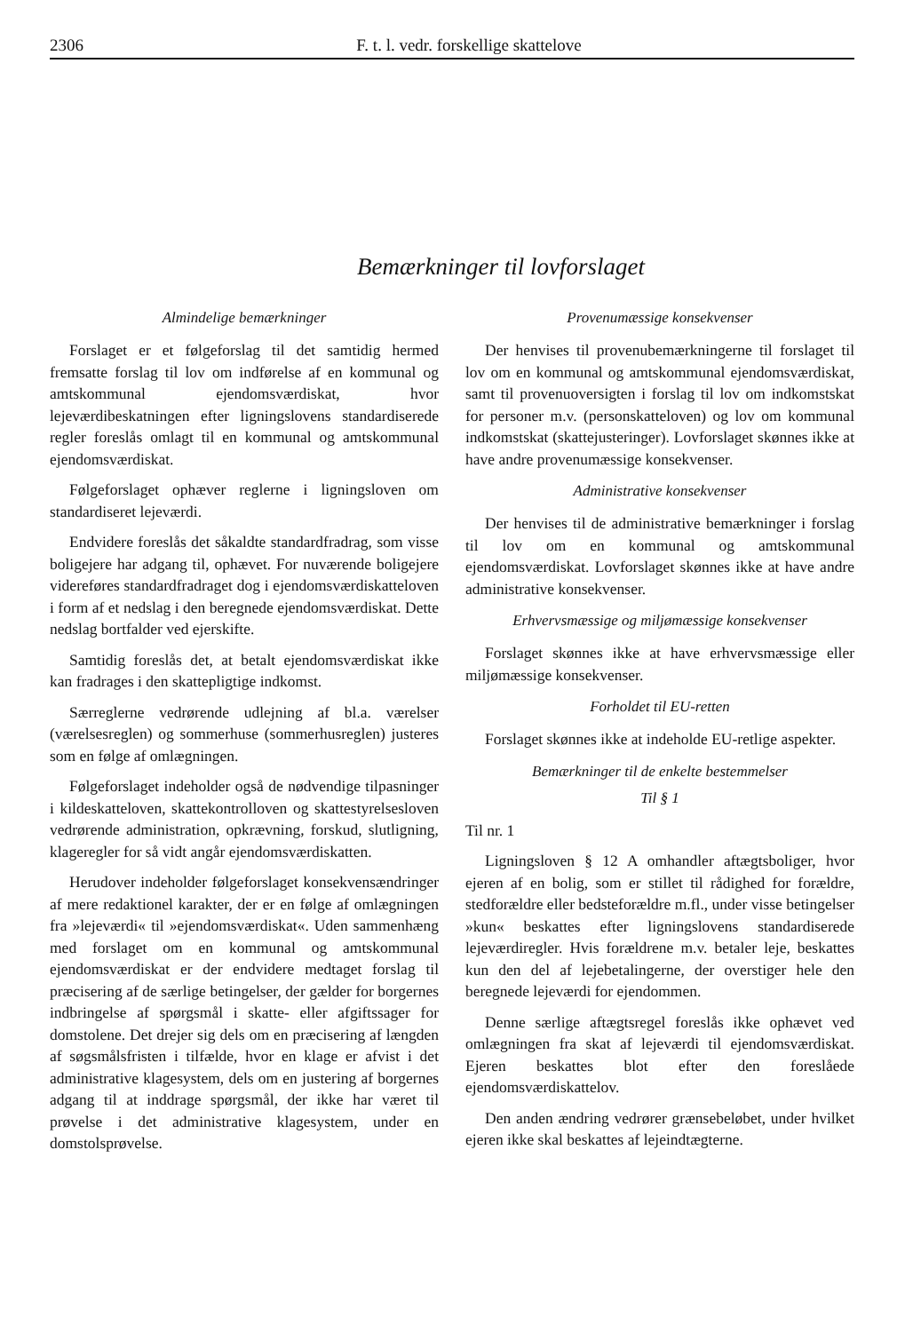2306 F. t. l. vedr. forskellige skattelove
Bemærkninger til lovforslaget
Almindelige bemærkninger
Forslaget er et følgeforslag til det samtidig hermed fremsatte forslag til lov om indførelse af en kommunal og amtskommunal ejendomsværdiskat, hvor lejeværdibeskatningen efter ligningslovens standardiserede regler foreslås omlagt til en kommunal og amtskommunal ejendomsværdiskat.
Følgeforslaget ophæver reglerne i ligningsloven om standardiseret lejeværdi.
Endvidere foreslås det såkaldte standardfradrag, som visse boligejere har adgang til, ophævet. For nuværende boligejere videreføres standardfradraget dog i ejendomsværdiskatteloven i form af et nedslag i den beregnede ejendomsværdiskat. Dette nedslag bortfalder ved ejerskifte.
Samtidig foreslås det, at betalt ejendomsværdiskat ikke kan fradrages i den skattepligtige indkomst.
Særreglerne vedrørende udlejning af bl.a. værelser (værelsesreglen) og sommerhuse (sommerhusreglen) justeres som en følge af omlægningen.
Følgeforslaget indeholder også de nødvendige tilpasninger i kildeskatteloven, skattekontrolloven og skattestyrelsesloven vedrørende administration, opkrævning, forskud, slutligning, klageregler for så vidt angår ejendomsværdiskatten.
Herudover indeholder følgeforslaget konsekvensændringer af mere redaktionel karakter, der er en følge af omlægningen fra »lejeværdi« til »ejendomsværdiskat«. Uden sammenhæng med forslaget om en kommunal og amtskommunal ejendomsværdiskat er der endvidere medtaget forslag til præcisering af de særlige betingelser, der gælder for borgernes indbringelse af spørgsmål i skatte- eller afgiftssager for domstolene. Det drejer sig dels om en præcisering af længden af søgsmålsfristen i tilfælde, hvor en klage er afvist i det administrative klagesystem, dels om en justering af borgernes adgang til at inddrage spørgsmål, der ikke har været til prøvelse i det administrative klagesystem, under en domstolsprøvelse.
Provenumæssige konsekvenser
Der henvises til provenubemærkningerne til forslaget til lov om en kommunal og amtskommunal ejendomsværdiskat, samt til provenuoversigten i forslag til lov om indkomstskat for personer m.v. (personskatteloven) og lov om kommunal indkomstskat (skattejusteringer). Lovforslaget skønnes ikke at have andre provenumæssige konsekvenser.
Administrative konsekvenser
Der henvises til de administrative bemærkninger i forslag til lov om en kommunal og amtskommunal ejendomsværdiskat. Lovforslaget skønnes ikke at have andre administrative konsekvenser.
Erhvervsmæssige og miljømæssige konsekvenser
Forslaget skønnes ikke at have erhvervsmæssige eller miljømæssige konsekvenser.
Forholdet til EU-retten
Forslaget skønnes ikke at indeholde EU-retlige aspekter.
Bemærkninger til de enkelte bestemmelser
Til § 1
Til nr. 1
Ligningsloven § 12 A omhandler aftægtsboliger, hvor ejeren af en bolig, som er stillet til rådighed for forældre, stedforældre eller bedsteforældre m.fl., under visse betingelser »kun« beskattes efter ligningslovens standardiserede lejeværdiregler. Hvis forældrene m.v. betaler leje, beskattes kun den del af lejebetalingerne, der overstiger hele den beregnede lejeværdi for ejendommen.
Denne særlige aftægtsregel foreslås ikke ophævet ved omlægningen fra skat af lejeværdi til ejendomsværdiskat. Ejeren beskattes blot efter den foreslåede ejendomsværdiskattelov.
Den anden ændring vedrører grænsebeløbet, under hvilket ejeren ikke skal beskattes af lejeindtægterne.